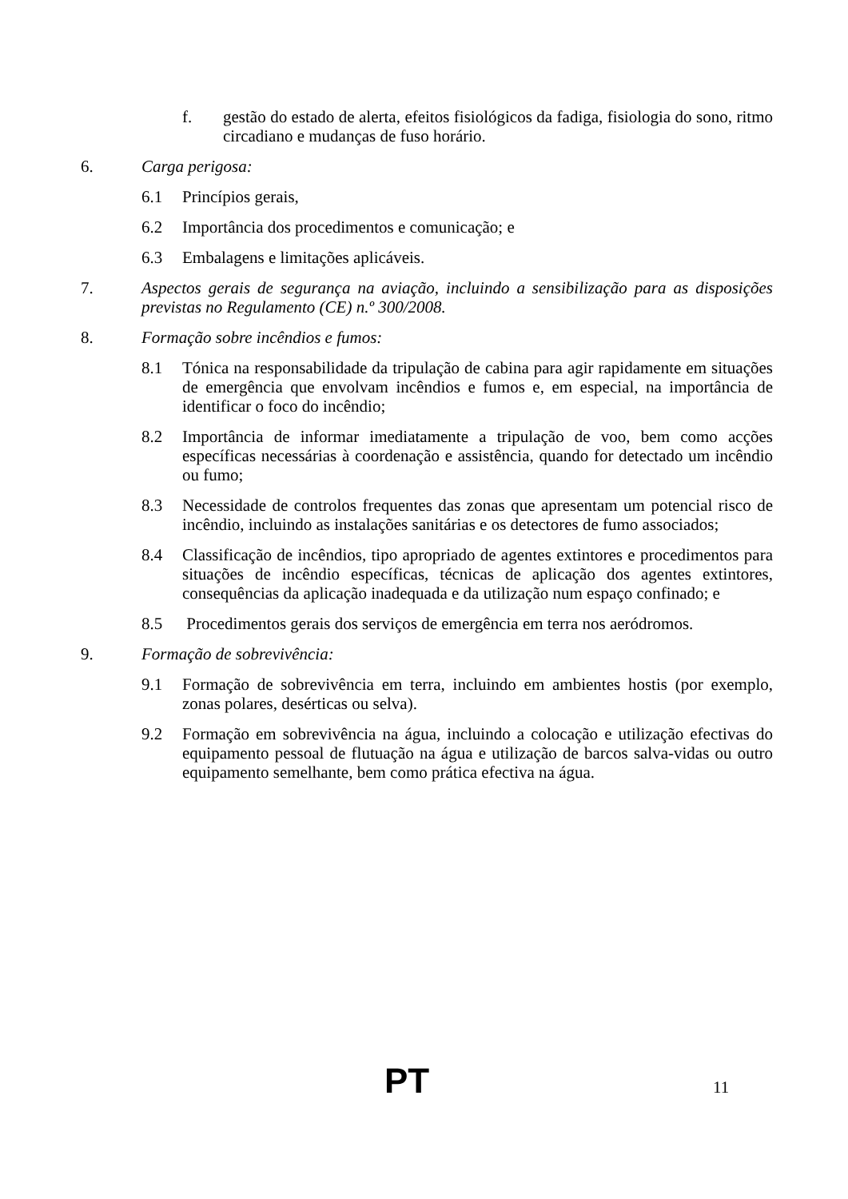f. gestão do estado de alerta, efeitos fisiológicos da fadiga, fisiologia do sono, ritmo circadiano e mudanças de fuso horário.
6. Carga perigosa:
6.1 Princípios gerais,
6.2 Importância dos procedimentos e comunicação; e
6.3 Embalagens e limitações aplicáveis.
7. Aspectos gerais de segurança na aviação, incluindo a sensibilização para as disposições previstas no Regulamento (CE) n.º 300/2008.
8. Formação sobre incêndios e fumos:
8.1 Tónica na responsabilidade da tripulação de cabina para agir rapidamente em situações de emergência que envolvam incêndios e fumos e, em especial, na importância de identificar o foco do incêndio;
8.2 Importância de informar imediatamente a tripulação de voo, bem como acções específicas necessárias à coordenação e assistência, quando for detectado um incêndio ou fumo;
8.3 Necessidade de controlos frequentes das zonas que apresentam um potencial risco de incêndio, incluindo as instalações sanitárias e os detectores de fumo associados;
8.4 Classificação de incêndios, tipo apropriado de agentes extintores e procedimentos para situações de incêndio específicas, técnicas de aplicação dos agentes extintores, consequências da aplicação inadequada e da utilização num espaço confinado; e
8.5 Procedimentos gerais dos serviços de emergência em terra nos aeródromos.
9. Formação de sobrevivência:
9.1 Formação de sobrevivência em terra, incluindo em ambientes hostis (por exemplo, zonas polares, desérticas ou selva).
9.2 Formação em sobrevivência na água, incluindo a colocação e utilização efectivas do equipamento pessoal de flutuação na água e utilização de barcos salva-vidas ou outro equipamento semelhante, bem como prática efectiva na água.
PT 11